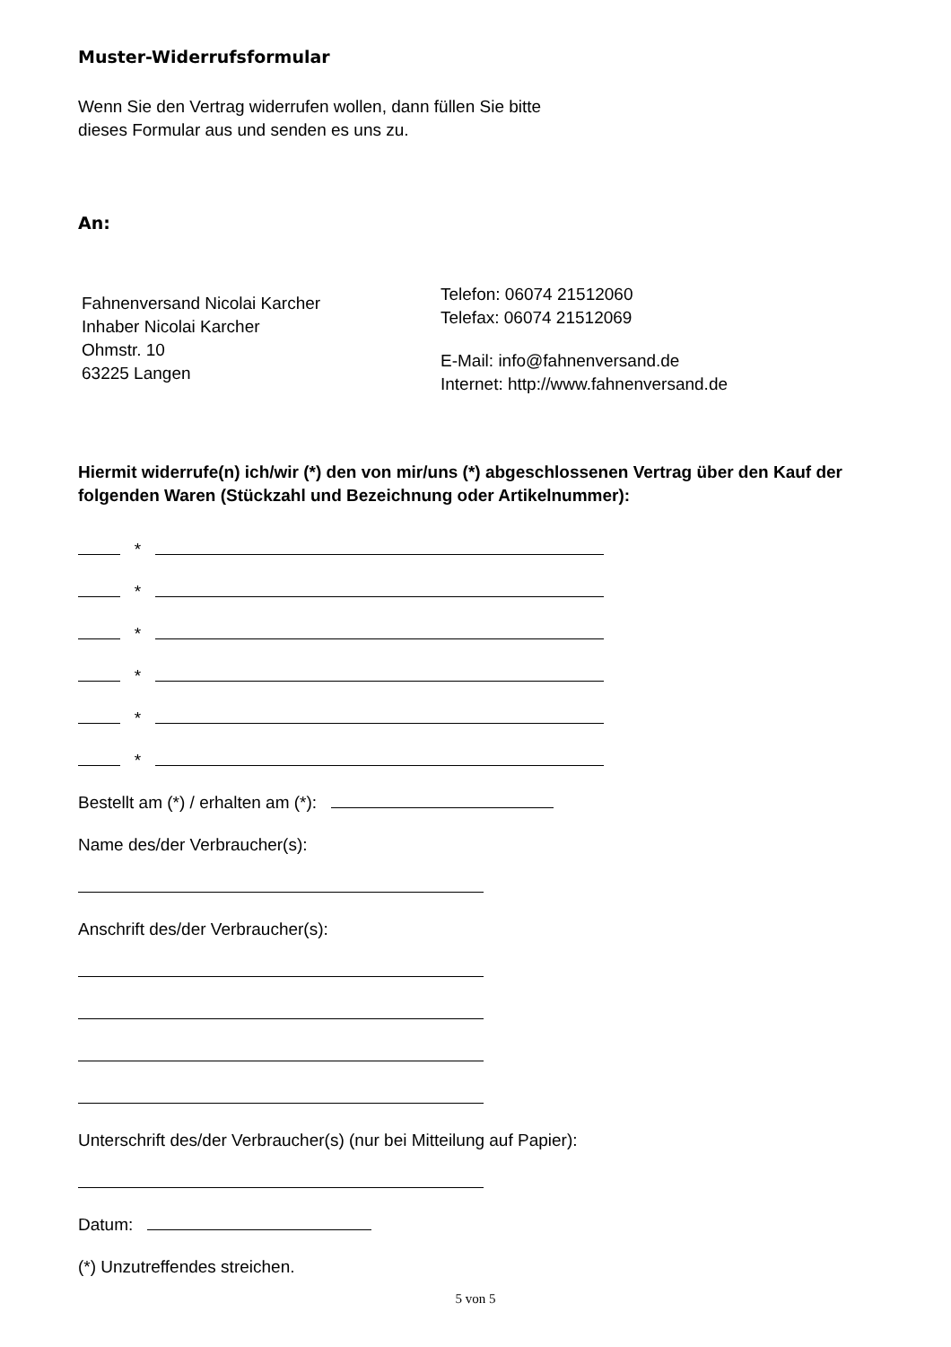Muster-Widerrufsformular
Wenn Sie den Vertrag widerrufen wollen, dann füllen Sie bitte
dieses Formular aus und senden es uns zu.
An:
Fahnenversand Nicolai Karcher
Inhaber Nicolai Karcher
Ohmstr. 10
63225 Langen
Telefon: 06074 21512060
Telefax: 06074 21512069
E-Mail: info@fahnenversand.de
Internet: http://www.fahnenversand.de
Hiermit widerrufe(n) ich/wir (*) den von mir/uns (*) abgeschlossenen Vertrag über den Kauf der folgenden Waren (Stückzahl und Bezeichnung oder Artikelnummer):
*
*
*
*
*
*
Bestellt am (*) / erhalten am (*):
Name des/der Verbraucher(s):
Anschrift des/der Verbraucher(s):
Unterschrift des/der Verbraucher(s) (nur bei Mitteilung auf Papier):
Datum:
(*) Unzutreffendes streichen.
5 von 5